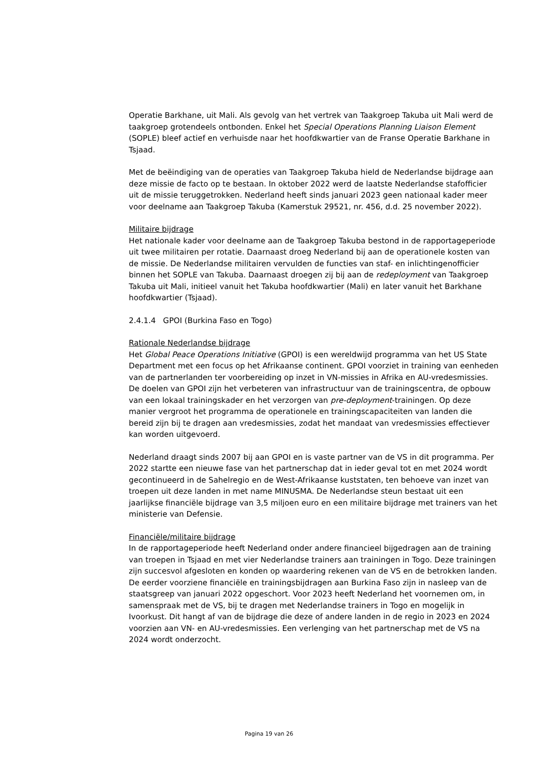Operatie Barkhane, uit Mali. Als gevolg van het vertrek van Taakgroep Takuba uit Mali werd de taakgroep grotendeels ontbonden. Enkel het Special Operations Planning Liaison Element (SOPLE) bleef actief en verhuisde naar het hoofdkwartier van de Franse Operatie Barkhane in Tsjaad.
Met de beëindiging van de operaties van Taakgroep Takuba hield de Nederlandse bijdrage aan deze missie de facto op te bestaan. In oktober 2022 werd de laatste Nederlandse stafofficier uit de missie teruggetrokken. Nederland heeft sinds januari 2023 geen nationaal kader meer voor deelname aan Taakgroep Takuba (Kamerstuk 29521, nr. 456, d.d. 25 november 2022).
Militaire bijdrage
Het nationale kader voor deelname aan de Taakgroep Takuba bestond in de rapportageperiode uit twee militairen per rotatie. Daarnaast droeg Nederland bij aan de operationele kosten van de missie. De Nederlandse militairen vervulden de functies van staf- en inlichtingenofficier binnen het SOPLE van Takuba. Daarnaast droegen zij bij aan de redeployment van Taakgroep Takuba uit Mali, initieel vanuit het Takuba hoofdkwartier (Mali) en later vanuit het Barkhane hoofdkwartier (Tsjaad).
2.4.1.4 GPOI (Burkina Faso en Togo)
Rationale Nederlandse bijdrage
Het Global Peace Operations Initiative (GPOI) is een wereldwijd programma van het US State Department met een focus op het Afrikaanse continent. GPOI voorziet in training van eenheden van de partnerlanden ter voorbereiding op inzet in VN-missies in Afrika en AU-vredesmissies. De doelen van GPOI zijn het verbeteren van infrastructuur van de trainingscentra, de opbouw van een lokaal trainingskader en het verzorgen van pre-deployment-trainingen. Op deze manier vergroot het programma de operationele en trainingscapaciteiten van landen die bereid zijn bij te dragen aan vredesmissies, zodat het mandaat van vredesmissies effectiever kan worden uitgevoerd.
Nederland draagt sinds 2007 bij aan GPOI en is vaste partner van de VS in dit programma. Per 2022 startte een nieuwe fase van het partnerschap dat in ieder geval tot en met 2024 wordt gecontinueerd in de Sahelregio en de West-Afrikaanse kuststaten, ten behoeve van inzet van troepen uit deze landen in met name MINUSMA. De Nederlandse steun bestaat uit een jaarlijkse financiële bijdrage van 3,5 miljoen euro en een militaire bijdrage met trainers van het ministerie van Defensie.
Financiële/militaire bijdrage
In de rapportageperiode heeft Nederland onder andere financieel bijgedragen aan de training van troepen in Tsjaad en met vier Nederlandse trainers aan trainingen in Togo. Deze trainingen zijn succesvol afgesloten en konden op waardering rekenen van de VS en de betrokken landen. De eerder voorziene financiële en trainingsbijdragen aan Burkina Faso zijn in nasleep van de staatsgreep van januari 2022 opgeschort. Voor 2023 heeft Nederland het voornemen om, in samenspraak met de VS, bij te dragen met Nederlandse trainers in Togo en mogelijk in Ivoorkust. Dit hangt af van de bijdrage die deze of andere landen in de regio in 2023 en 2024 voorzien aan VN- en AU-vredesmissies. Een verlenging van het partnerschap met de VS na 2024 wordt onderzocht.
Pagina 19 van 26